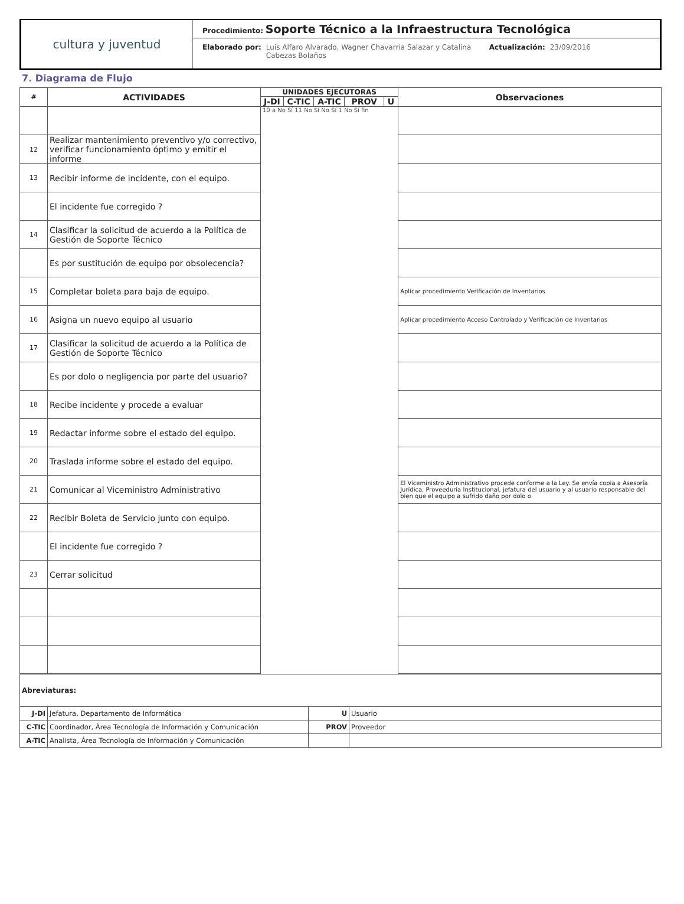cultura y juventud
Procedimiento: Soporte Técnico a la Infraestructura Tecnológica
Elaborado por: Luis Alfaro Alvarado, Wagner Chavarria Salazar y Catalina Cabezas Bolaños Actualización: 23/09/2016
7. Diagrama de Flujo
| # | ACTIVIDADES | UNIDADES EJECUTORAS | | | | | Observaciones |
| --- | --- | --- | --- | --- | --- | --- | --- |
| | | J-DI | C-TIC | A-TIC | PROV | U | |
| | | 10 a No Sí 11 No Sí No Sí 1 No Sí fin | | | | | |
| 12 | Realizar mantenimiento preventivo y/o correctivo, verificar funcionamiento óptimo y emitir el informe | | | | | | |
| 13 | Recibir informe de incidente, con el equipo. | | | | | | |
| | El incidente fue corregido ? | | | | | | |
| 14 | Clasificar la solicitud de acuerdo a la Política de Gestión de Soporte Técnico | | | | | | |
| | Es por sustitución de equipo por obsolecencia? | | | | | | |
| 15 | Completar boleta para baja de equipo. | | | | | | Aplicar procedimiento Verificación de Inventarios |
| 16 | Asigna un nuevo equipo al usuario | | | | | | Aplicar procedimiento Acceso Controlado y Verificación de Inventarios |
| 17 | Clasificar la solicitud de acuerdo a la Política de Gestión de Soporte Técnico | | | | | | |
| | Es por dolo o negligencia por parte del usuario? | | | | | | |
| 18 | Recibe incidente y procede a evaluar | | | | | | |
| 19 | Redactar informe sobre el estado del equipo. | | | | | | |
| 20 | Traslada informe sobre el estado del equipo. | | | | | | |
| 21 | Comunicar al Viceministro Administrativo | | | | | | El Viceministro Administrativo procede conforme a la Ley. Se envía copia a Asesoría Jurídica, Proveeduría Institucional, jefatura del usuario y al usuario responsable del bien que el equipo a sufrido daño por dolo o |
| 22 | Recibir Boleta de Servicio junto con equipo. | | | | | | |
| | El incidente fue corregido ? | | | | | | |
| 23 | Cerrar solicitud | | | | | | |
| Abreviaturas: | | | |
| J-DI | Jefatura, Departamento de Informática | U | Usuario |
| C-TIC | Coordinador, Área Tecnología de Información y Comunicación | PROV | Proveedor |
| A-TIC | Analista, Área Tecnología de Información y Comunicación | | |